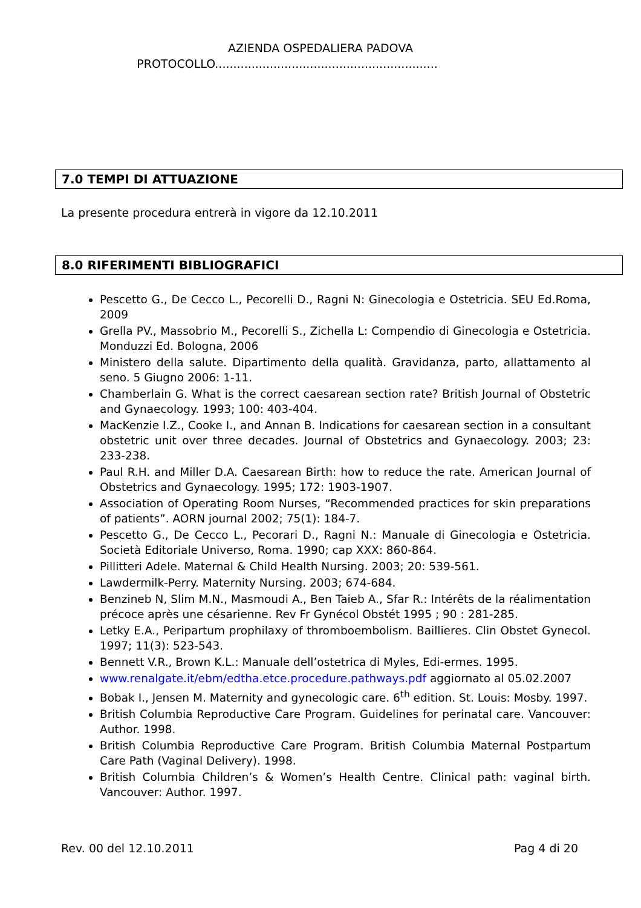AZIENDA OSPEDALIERA PADOVA
PROTOCOLLO.............................................................
7.0 TEMPI DI ATTUAZIONE
La presente procedura entrerà in vigore da 12.10.2011
8.0 RIFERIMENTI BIBLIOGRAFICI
Pescetto G., De Cecco L., Pecorelli D., Ragni N: Ginecologia e Ostetricia. SEU Ed.Roma, 2009
Grella PV., Massobrio M., Pecorelli S., Zichella L: Compendio di Ginecologia e Ostetricia. Monduzzi Ed. Bologna, 2006
Ministero della salute. Dipartimento della qualità. Gravidanza, parto, allattamento al seno. 5 Giugno 2006: 1-11.
Chamberlain G. What is the correct caesarean section rate? British Journal of Obstetric and Gynaecology. 1993; 100: 403-404.
MacKenzie I.Z., Cooke I., and Annan B. Indications for caesarean section in a consultant obstetric unit over three decades. Journal of Obstetrics and Gynaecology. 2003; 23: 233-238.
Paul R.H. and Miller D.A. Caesarean Birth: how to reduce the rate. American Journal of Obstetrics and Gynaecology. 1995; 172: 1903-1907.
Association of Operating Room Nurses, “Recommended practices for skin preparations of patients”. AORN journal 2002; 75(1): 184-7.
Pescetto G., De Cecco L., Pecorari D., Ragni N.: Manuale di Ginecologia e Ostetricia. Società Editoriale Universo, Roma. 1990; cap XXX: 860-864.
Pillitteri Adele. Maternal & Child Health Nursing. 2003; 20: 539-561.
Lawdermilk-Perry. Maternity Nursing. 2003; 674-684.
Benzineb N, Slim M.N., Masmoudi A., Ben Taieb A., Sfar R.: Intérêts de la réalimentation précoce après une césarienne. Rev Fr Gynécol Obstét 1995 ; 90 : 281-285.
Letky E.A., Peripartum prophilaxy of thromboembolism. Baillieres. Clin Obstet Gynecol. 1997; 11(3): 523-543.
Bennett V.R., Brown K.L.: Manuale dell’ostetrica di Myles, Edi-ermes. 1995.
www.renalgate.it/ebm/edtha.etce.procedure.pathways.pdf aggiornato al 05.02.2007
Bobak I., Jensen M. Maternity and gynecologic care. 6<sup>th</sup> edition. St. Louis: Mosby. 1997.
British Columbia Reproductive Care Program. Guidelines for perinatal care. Vancouver: Author. 1998.
British Columbia Reproductive Care Program. British Columbia Maternal Postpartum Care Path (Vaginal Delivery). 1998.
British Columbia Children’s & Women’s Health Centre. Clinical path: vaginal birth. Vancouver: Author. 1997.
Rev. 00 del 12.10.2011 Pag 4 di 20